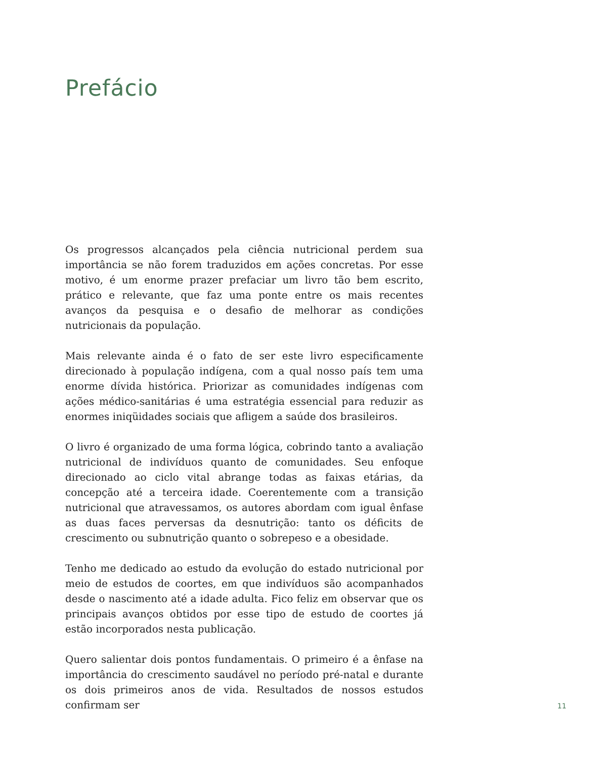Prefácio
Os progressos alcançados pela ciência nutricional perdem sua importância se não forem traduzidos em ações concretas. Por esse motivo, é um enorme prazer prefaciar um livro tão bem escrito, prático e relevante, que faz uma ponte entre os mais recentes avanços da pesquisa e o desafio de melhorar as condições nutricionais da população.
Mais relevante ainda é o fato de ser este livro especificamente direcionado à população indígena, com a qual nosso país tem uma enorme dívida histórica. Priorizar as comunidades indígenas com ações médico-sanitárias é uma estratégia essencial para reduzir as enormes iniqüidades sociais que afligem a saúde dos brasileiros.
O livro é organizado de uma forma lógica, cobrindo tanto a avaliação nutricional de indivíduos quanto de comunidades. Seu enfoque direcionado ao ciclo vital abrange todas as faixas etárias, da concepção até a terceira idade. Coerentemente com a transição nutricional que atravessamos, os autores abordam com igual ênfase as duas faces perversas da desnutrição: tanto os déficits de crescimento ou subnutrição quanto o sobrepeso e a obesidade.
Tenho me dedicado ao estudo da evolução do estado nutricional por meio de estudos de coortes, em que indivíduos são acompanhados desde o nascimento até a idade adulta. Fico feliz em observar que os principais avanços obtidos por esse tipo de estudo de coortes já estão incorporados nesta publicação.
Quero salientar dois pontos fundamentais. O primeiro é a ênfase na importância do crescimento saudável no período pré-natal e durante os dois primeiros anos de vida. Resultados de nossos estudos confirmam ser
11